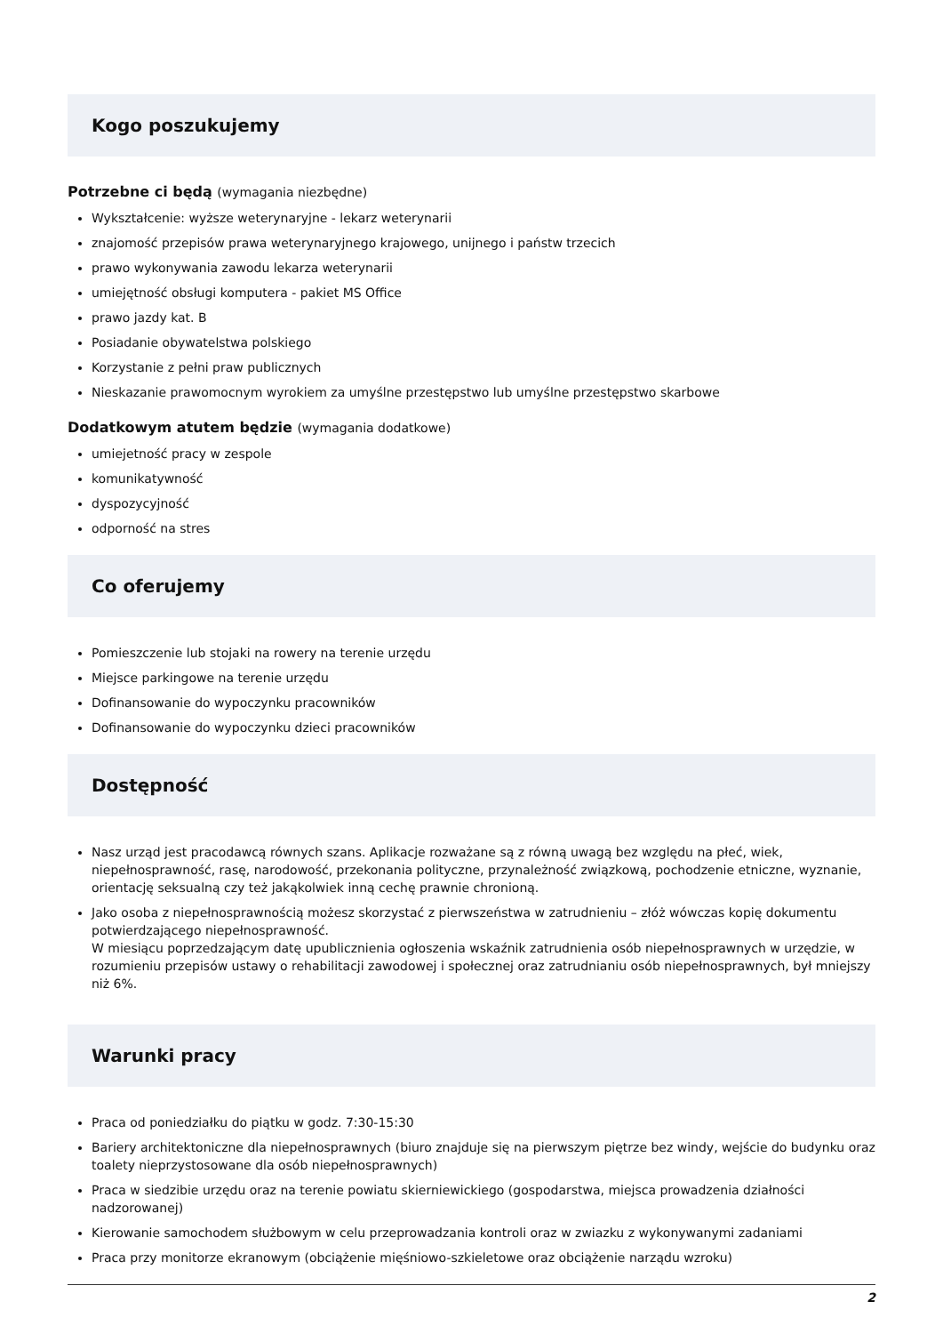Kogo poszukujemy
Potrzebne ci będą (wymagania niezbędne)
Wykształcenie: wyższe weterynaryjne - lekarz weterynarii
znajomość przepisów prawa weterynaryjnego krajowego, unijnego i państw trzecich
prawo wykonywania zawodu lekarza weterynarii
umiejętność obsługi komputera - pakiet MS Office
prawo jazdy kat. B
Posiadanie obywatelstwa polskiego
Korzystanie z pełni praw publicznych
Nieskazanie prawomocnym wyrokiem za umyślne przestępstwo lub umyślne przestępstwo skarbowe
Dodatkowym atutem będzie (wymagania dodatkowe)
umiejetność pracy w zespole
komunikatywność
dyspozycyjność
odporność na stres
Co oferujemy
Pomieszczenie lub stojaki na rowery na terenie urzędu
Miejsce parkingowe na terenie urzędu
Dofinansowanie do wypoczynku pracowników
Dofinansowanie do wypoczynku dzieci pracowników
Dostępność
Nasz urząd jest pracodawcą równych szans. Aplikacje rozważane są z równą uwagą bez względu na płeć, wiek, niepełnosprawność, rasę, narodowość, przekonania polityczne, przynależność związkową, pochodzenie etniczne, wyznanie, orientację seksualną czy też jakąkolwiek inną cechę prawnie chronioną.
Jako osoba z niepełnosprawnością możesz skorzystać z pierwszeństwa w zatrudnieniu – złóż wówczas kopię dokumentu potwierdzającego niepełnosprawność.
W miesiącu poprzedzającym datę upublicznienia ogłoszenia wskaźnik zatrudnienia osób niepełnosprawnych w urzędzie, w rozumieniu przepisów ustawy o rehabilitacji zawodowej i społecznej oraz zatrudnianiu osób niepełnosprawnych, był mniejszy niż 6%.
Warunki pracy
Praca od poniedziałku do piątku w godz. 7:30-15:30
Bariery architektoniczne dla niepełnosprawnych (biuro znajduje się na pierwszym piętrze bez windy, wejście do budynku oraz toalety nieprzystosowane dla osób niepełnosprawnych)
Praca w siedzibie urzędu oraz na terenie powiatu skierniewickiego (gospodarstwa, miejsca prowadzenia działności nadzorowanej)
Kierowanie samochodem służbowym w celu przeprowadzania kontroli oraz w zwiazku z wykonywanymi zadaniami
Praca przy monitorze ekranowym (obciążenie mięśniowo-szkieletowe oraz obciążenie narządu wzroku)
2